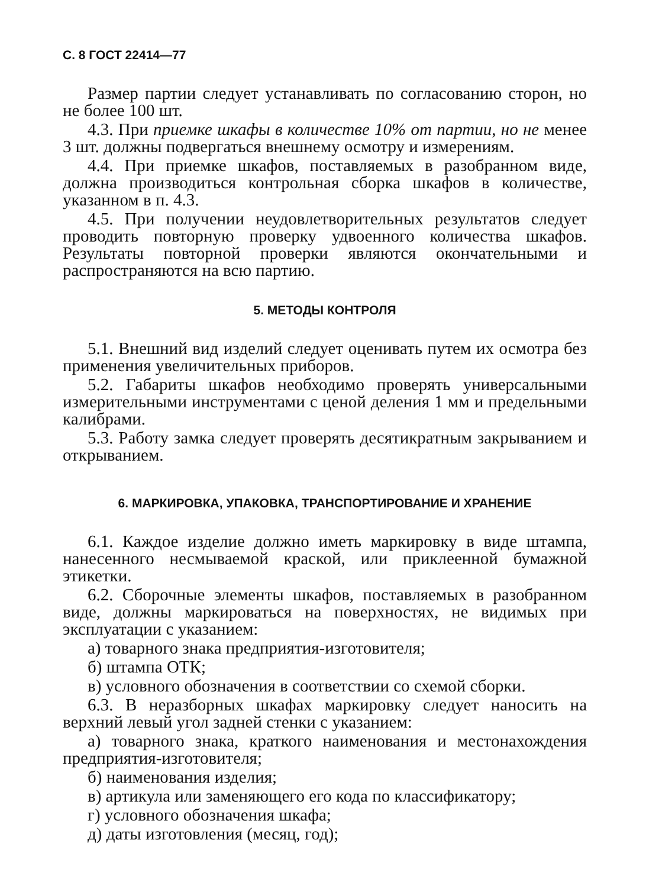С. 8 ГОСТ 22414—77
Размер партии следует устанавливать по согласованию сторон, но не более 100 шт.
4.3. При приемке шкафы в количестве 10% от партии, но не менее 3 шт. должны подвергаться внешнему осмотру и измерениям.
4.4. При приемке шкафов, поставляемых в разобранном виде, должна производиться контрольная сборка шкафов в количестве, указанном в п. 4.3.
4.5. При получении неудовлетворительных результатов следует проводить повторную проверку удвоенного количества шкафов. Результаты повторной проверки являются окончательными и распространяются на всю партию.
5. МЕТОДЫ КОНТРОЛЯ
5.1. Внешний вид изделий следует оценивать путем их осмотра без применения увеличительных приборов.
5.2. Габариты шкафов необходимо проверять универсальными измерительными инструментами с ценой деления 1 мм и предельными калибрами.
5.3. Работу замка следует проверять десятикратным закрыванием и открыванием.
6. МАРКИРОВКА, УПАКОВКА, ТРАНСПОРТИРОВАНИЕ И ХРАНЕНИЕ
6.1. Каждое изделие должно иметь маркировку в виде штампа, нанесенного несмываемой краской, или приклеенной бумажной этикетки.
6.2. Сборочные элементы шкафов, поставляемых в разобранном виде, должны маркироваться на поверхностях, не видимых при эксплуатации с указанием:
а) товарного знака предприятия-изготовителя;
б) штампа ОТК;
в) условного обозначения в соответствии со схемой сборки.
6.3. В неразборных шкафах маркировку следует наносить на верхний левый угол задней стенки с указанием:
а) товарного знака, краткого наименования и местонахождения предприятия-изготовителя;
б) наименования изделия;
в) артикула или заменяющего его кода по классификатору;
г) условного обозначения шкафа;
д) даты изготовления (месяц, год);